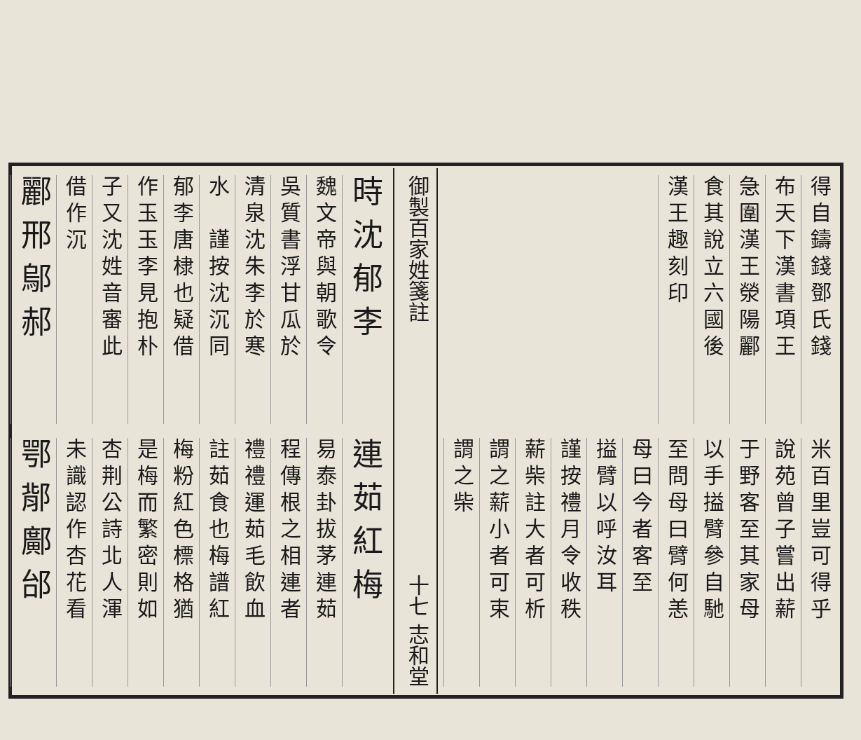得自鑄錢鄧氏錢
布天下漢書項王
急圍漢王滎陽酈
食其說立六國後
漢王趣刻印
米百里豈可得乎
說苑曾子嘗出薪
于野客至其家母
以手搤臂參自馳
至問母曰臂何恙
母曰今者客至
搤臂以呼汝耳
謹按禮月令收秩
薪柴註大者可析
謂之薪小者可束
謂之柴
御製百家姓箋註 十七 志和堂
時沈郁李
魏文帝與朝歌令
吳質書浮甘瓜於
清泉沈朱李於寒
水　謹按沈沉同
郁李唐棣也疑借
作玉玉李見抱朴
子又沈姓音審此
借作沉
酈邢鄔郝
連茹紅梅
易泰卦拔茅連茹
程傳根之相連者
禮禮運茹毛飲血
註茹食也梅譜紅
梅粉紅色標格猶
是梅而繁密則如
杏荆公詩北人渾
未識認作杏花看
鄂鄁鄺邰